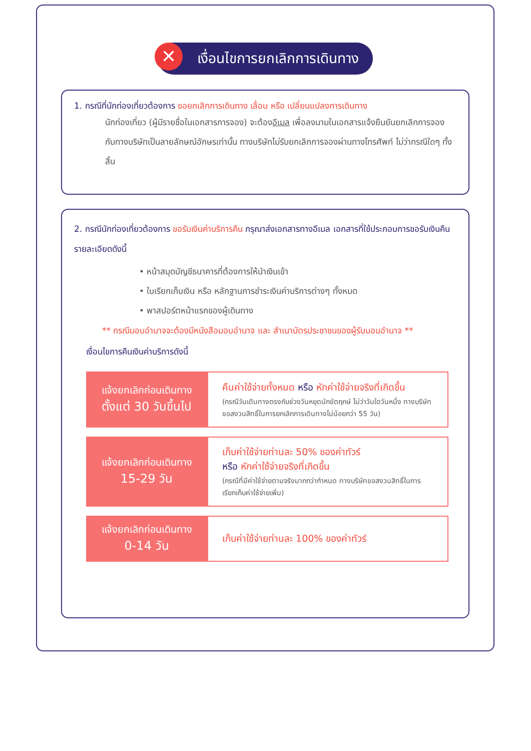✕ เงื่อนไขการยกเลิกการเดินทาง
1. กรณีที่นักท่องเที่ยวต้องการ ขอยกเลิกการเดินทาง เลื่อน หรือ เปลี่ยนแปลงการเดินทาง
นักท่องเที่ยว (ผู้มีรายชื่อในเอกสารการจอง) จะต้องอีเมล เพื่อลงนามในเอกสารแจ้งยืนยันยกเลิกการจอง กับทางบริษัทเป็นลายลักษณ์อักษรเท่านั้น ทางบริษัทไม่รับยกเลิกการจองผ่านทางโทรศัพท์ ไม่ว่ากรณีใดๆ ทั้งสิ้น
2. กรณีนักท่องเที่ยวต้องการ ขอรับเงินค่าบริการคืน กรุณาส่งเอกสารทางอีเมล เอกสารที่ใช้ประกอบการขอรับเงินคืนรายละเอียดดังนี้
• หน้าสมุดบัญชีธนาคารที่ต้องการให้นำเงินเข้า
• ใบเรียกเก็บเงิน หรือ หลักฐานการชำระเงินค่าบริการต่างๆ ทั้งหมด
• พาสปอร์ตหน้าแรกของผู้เดินทาง
** กรณีมอบอำนาจจะต้องมีหนังสือมอบอำนาจ และ สำเนาบัตรประชาชนของผู้รับมอบอำนาจ **
เงื่อนไขการคืนเงินค่าบริการดังนี้
| แจ้งยกเลิกก่อนเดินทาง ตั้งแต่ 30 วันขึ้นไป | คืนค่าใช้จ่ายทั้งหมด หรือ หักค่าใช้จ่ายจริงที่เกิดขึ้น (กรณีวันเดินทางตรงกับช่วงวันหยุดนักขัตฤกษ์ ไม่ว่าวันใดวันหนึ่ง ทางบริษัทขอสงวนสิทธิ์ในการยกเลิกการเดินทางไม่น้อยกว่า 55 วัน) |
| แจ้งยกเลิกก่อนเดินทาง 15-29 วัน | เก็บค่าใช้จ่ายท่านละ 50% ของค่าทัวร์ หรือ หักค่าใช้จ่ายจริงที่เกิดขึ้น (กรณีที่มีค่าใช้จ่ายตามจริงมากกว่ากำหนด ทางบริษัทขอสงวนสิทธิ์ในการเรียกเก็บค่าใช้จ่ายเพิ่ม) |
| แจ้งยกเลิกก่อนเดินทาง 0-14 วัน | เก็บค่าใช้จ่ายท่านละ 100% ของค่าทัวร์ |